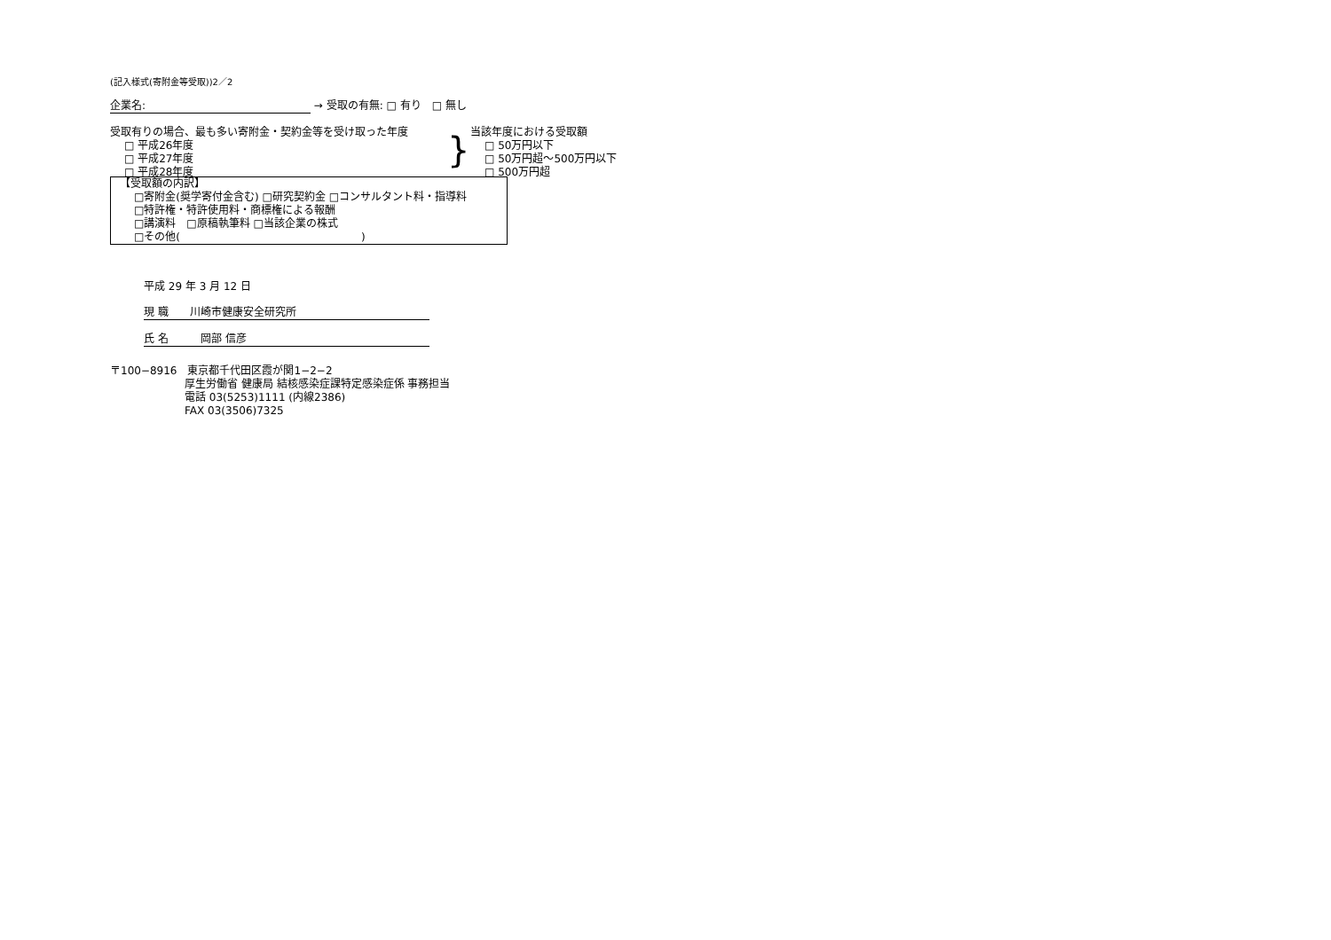(記入様式(寄附金等受取))2／2
企業名: → 受取の有無: □ 有り　□ 無し
受取有りの場合、最も多い寄附金・契約金等を受け取った年度
□ 平成26年度
□ 平成27年度
□ 平成28年度
}
当該年度における受取額
□ 50万円以下
□ 50万円超～500万円以下
□ 500万円超
【受取額の内訳】
□寄附金(奨学寄付金含む) □研究契約金 □コンサルタント料・指導料
□特許権・特許使用料・商標権による報酬
□講演料　□原稿執筆料 □当該企業の株式
□その他(　　　　　　　　　　　　　　　　　)
平成 29 年 3 月 12 日
現 職　　川崎市健康安全研究所
氏 名　　　岡部 信彦
〒100−8916　東京都千代田区霞が関1−2−2
厚生労働省 健康局 結核感染症課特定感染症係 事務担当
電話 03(5253)1111 (内線2386)
FAX 03(3506)7325